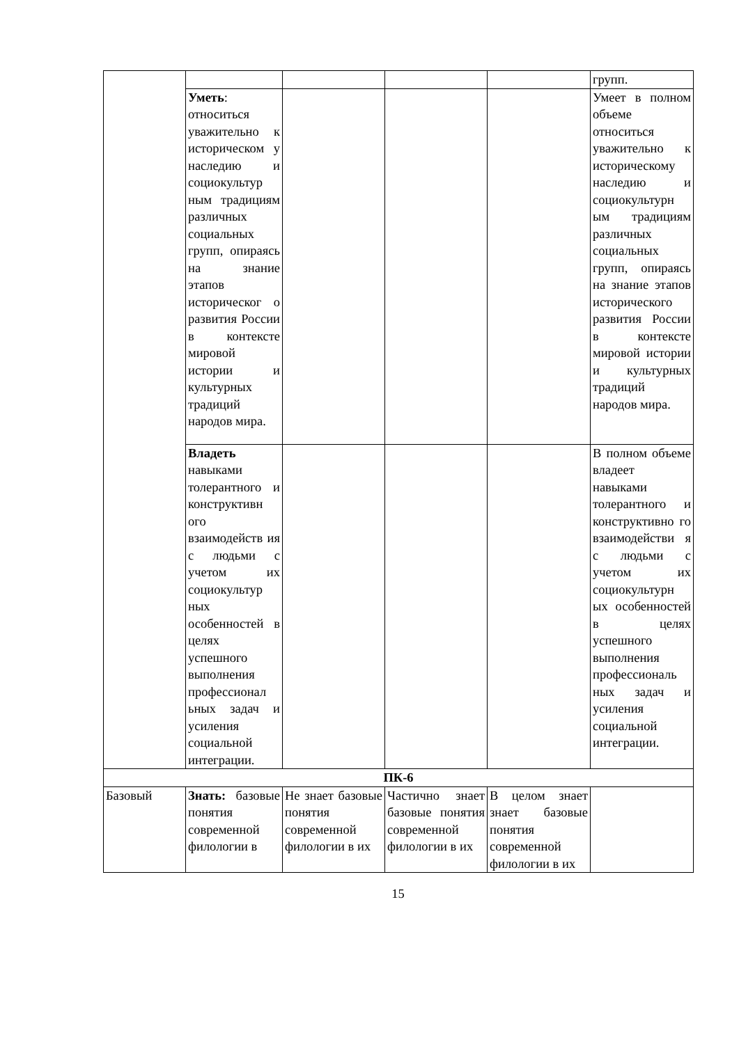| | | | | | групп. |
| | Уметь : относиться уважительно к историческом у наследию и социокультур ным традициям различных социальных групп, опираясь на знание этапов историческог о развития России в контексте мировой истории и культурных традиций народов мира. | | | | Умеет в полном объеме относиться уважительно к историческому наследию и социокультурн ым традициям различных социальных групп, опираясь на знание этапов исторического развития России в контексте мировой истории и культурных традиций народов мира. |
| | Владеть навыками толерантного и конструктивн ого взаимодейств ия с людьми с учетом их социокультур ных особенностей в целях успешного выполнения профессионал ьных задач и усиления социальной интеграции. | | | | В полном объеме владеет навыками толерантного и конструктивно го взаимодействи я с людьми с учетом их социокультурн ых особенностей в целях успешного выполнения профессиональ ных задач и усиления социальной интеграции. |
| ПК-6 | | | | | |
| Базовый | Знать: базовые понятия современной филологии в | Не знает базовые понятия современной филологии в их | Частично знает базовые понятия современной филологии в их | В целом знает знает базовые понятия современной филологии в их | |
15